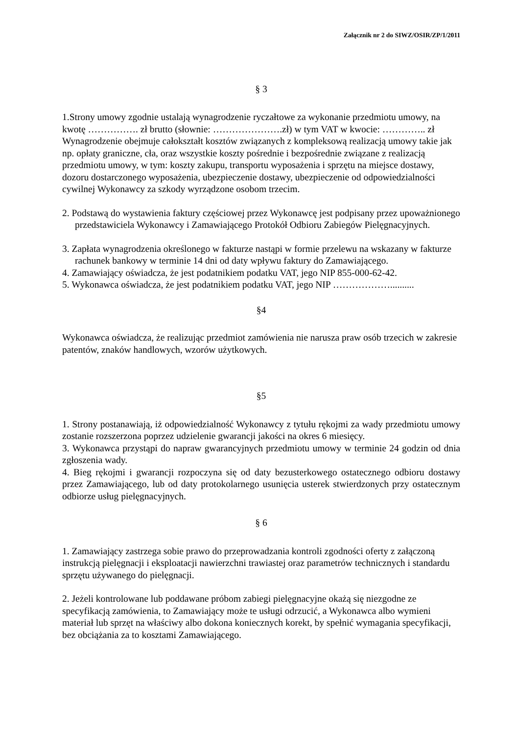Załącznik nr 2 do SIWZ/OSIR/ZP/1/2011
§ 3
1.Strony umowy zgodnie ustalają wynagrodzenie ryczałtowe za wykonanie przedmiotu umowy, na kwotę ……………. zł brutto (słownie: ………………….zł) w tym VAT w kwocie: ………….. zł
Wynagrodzenie obejmuje całokształt kosztów związanych z kompleksową realizacją umowy takie jak np. opłaty graniczne, cła, oraz wszystkie koszty pośrednie i bezpośrednie związane z realizacją przedmiotu umowy, w tym: koszty zakupu, transportu wyposażenia i sprzętu na miejsce dostawy, dozoru dostarczonego wyposażenia, ubezpieczenie dostawy, ubezpieczenie od odpowiedzialności cywilnej Wykonawcy za szkody wyrządzone osobom trzecim.
2. Podstawą do wystawienia faktury częściowej przez Wykonawcę jest podpisany przez upoważnionego przedstawiciela Wykonawcy i Zamawiającego Protokół Odbioru Zabiegów Pielęgnacyjnych.
3. Zapłata wynagrodzenia określonego w fakturze nastąpi w formie przelewu na wskazany w fakturze rachunek bankowy w terminie 14 dni od daty wpływu faktury do Zamawiającego.
4. Zamawiający oświadcza, że jest podatnikiem podatku VAT, jego NIP 855-000-62-42.
5. Wykonawca oświadcza, że jest podatnikiem podatku VAT, jego NIP ………………..........
§4
Wykonawca oświadcza, że realizując przedmiot zamówienia nie narusza praw osób trzecich w zakresie patentów, znaków handlowych, wzorów użytkowych.
§5
1. Strony postanawiają, iż odpowiedzialność Wykonawcy z tytułu rękojmi za wady przedmiotu umowy zostanie rozszerzona poprzez udzielenie gwarancji jakości na okres 6 miesięcy.
3. Wykonawca przystąpi do napraw gwarancyjnych przedmiotu umowy w terminie 24 godzin od dnia zgłoszenia wady.
4. Bieg rękojmi i gwarancji rozpoczyna się od daty bezusterkowego ostatecznego odbioru dostawy przez Zamawiającego, lub od daty protokolarnego usunięcia usterek stwierdzonych przy ostatecznym odbiorze usług pielęgnacyjnych.
§ 6
1. Zamawiający zastrzega sobie prawo do przeprowadzania kontroli zgodności oferty z załączoną instrukcją pielęgnacji i eksploatacji nawierzchni trawiastej oraz parametrów technicznych i standardu sprzętu używanego do pielęgnacji.
2. Jeżeli kontrolowane lub poddawane próbom zabiegi pielęgnacyjne okażą się niezgodne ze specyfikacją zamówienia, to Zamawiający może te usługi odrzucić, a Wykonawca albo wymieni materiał lub sprzęt na właściwy albo dokona koniecznych korekt, by spełnić wymagania specyfikacji, bez obciążania za to kosztami Zamawiającego.